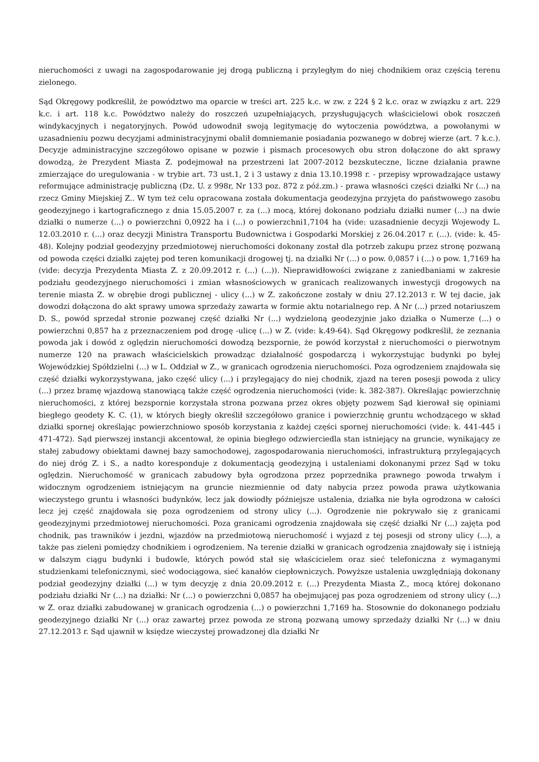nieruchomości z uwagi na zagospodarowanie jej drogą publiczną i przyległym do niej chodnikiem oraz częścią terenu zielonego.
Sąd Okręgowy podkreślił, że powództwo ma oparcie w treści art. 225 k.c. w zw. z 224 § 2 k.c. oraz w związku z art. 229 k.c. i art. 118 k.c. Powództwo należy do roszczeń uzupełniających, przysługujących właścicielowi obok roszczeń windykacyjnych i negatoryjnych. Powód udowodnił swoją legitymację do wytoczenia powództwa, a powołanymi w uzasadnieniu pozwu decyzjami administracyjnymi obalił domniemanie posiadania pozwanego w dobrej wierze (art. 7 k.c.). Decyzje administracyjne szczegółowo opisane w pozwie i pismach procesowych obu stron dołączone do akt sprawy dowodzą, że Prezydent Miasta Z. podejmował na przestrzeni lat 2007-2012 bezskuteczne, liczne działania prawne zmierzające do uregulowania - w trybie art. 73 ust.1, 2 i 3 ustawy z dnia 13.10.1998 r. - przepisy wprowadzające ustawy reformujące administrację publiczną (Dz. U. z 998r, Nr 133 poz. 872 z póź.zm.) - prawa własności części działki Nr (...) na rzecz Gminy Miejskiej Z.. W tym też celu opracowana została dokumentacja geodezyjna przyjęta do państwowego zasobu geodezyjnego i kartograficznego z dnia 15.05.2007 r. za (...) mocą, której dokonano podziału działki numer (...) na dwie działki o numerze (...) o powierzchni 0,0922 ha i (...) o powierzchni1,7104 ha (vide: uzasadnienie decyzji Wojewody L. 12.03.2010 r. (...) oraz decyzji Ministra Transportu Budownictwa i Gospodarki Morskiej z 26.04.2017 r. (...). (vide: k. 45-48). Kolejny podział geodezyjny przedmiotowej nieruchomości dokonany został dla potrzeb zakupu przez stronę pozwaną od powoda części działki zajętej pod teren komunikacji drogowej tj. na działki Nr (...) o pow. 0,0857 i (...) o pow. 1,7169 ha (vide: decyzja Prezydenta Miasta Z. z 20.09.2012 r. (...) (...)). Nieprawidłowości związane z zaniedbaniami w zakresie podziału geodezyjnego nieruchomości i zmian własnościowych w granicach realizowanych inwestycji drogowych na terenie miasta Z. w obrębie drogi publicznej - ulicy (...) w Z. zakończone zostały w dniu 27.12.2013 r. W tej dacie, jak dowodzi dołączona do akt sprawy umowa sprzedaży zawarta w formie aktu notarialnego rep. A Nr (...) przed notariuszem D. S., powód sprzedał stronie pozwanej część działki Nr (...) wydzieloną geodezyjnie jako działka o Numerze (...) o powierzchni 0,857 ha z przeznaczeniem pod drogę -ulicę (...) w Z. (vide: k.49-64). Sąd Okręgowy podkreślił, że zeznania powoda jak i dowód z oględzin nieruchomości dowodzą bezspornie, że powód korzystał z nieruchomości o pierwotnym numerze 120 na prawach właścicielskich prowadząc działalność gospodarczą i wykorzystując budynki po byłej Wojewódzkiej Spółdzielni (...) w L. Oddział w Z., w granicach ogrodzenia nieruchomości. Poza ogrodzeniem znajdowała się część działki wykorzystywana, jako część ulicy (...) i przylegający do niej chodnik, zjazd na teren posesji powoda z ulicy (...) przez bramę wjazdową stanowiącą także część ogrodzenia nieruchomości (vide: k. 382-387). Określając powierzchnię nieruchomości, z której bezspornie korzystała strona pozwana przez okres objęty pozwem Sąd kierował się opiniami biegłego geodety K. C. (1), w których biegły określił szczegółowo granice i powierzchnię gruntu wchodzącego w skład działki spornej określając powierzchniowo sposób korzystania z każdej części spornej nieruchomości (vide: k. 441-445 i 471-472). Sąd pierwszej instancji akcentował, że opinia biegłego odzwierciedla stan istniejący na gruncie, wynikający ze stałej zabudowy obiektami dawnej bazy samochodowej, zagospodarowania nieruchomości, infrastrukturą przylegających do niej dróg Z. i S., a nadto koresponduje z dokumentacją geodezyjną i ustaleniami dokonanymi przez Sąd w toku oględzin. Nieruchomość w granicach zabudowy była ogrodzona przez poprzednika prawnego powoda trwałym i widocznym ogrodzeniem istniejącym na gruncie niezmiennie od daty nabycia przez powoda prawa użytkowania wieczystego gruntu i własności budynków, lecz jak dowiodły późniejsze ustalenia, działka nie była ogrodzona w całości lecz jej część znajdowała się poza ogrodzeniem od strony ulicy (...). Ogrodzenie nie pokrywało się z granicami geodezyjnymi przedmiotowej nieruchomości. Poza granicami ogrodzenia znajdowała się część działki Nr (...) zajęta pod chodnik, pas trawników i jezdni, wjazdów na przedmiotową nieruchomość i wyjazd z tej posesji od strony ulicy (...), a także pas zieleni pomiędzy chodnikiem i ogrodzeniem. Na terenie działki w granicach ogrodzenia znajdowały się i istnieją w dalszym ciągu budynki i budowle, których powód stał się właścicielem oraz sieć telefoniczna z wymaganymi studzienkami telefonicznymi, sieć wodociągowa, sieć kanałów ciepłowniczych. Powyższe ustalenia uwzględniają dokonany podział geodezyjny działki (...) w tym decyzję z dnia 20.09.2012 r. (...) Prezydenta Miasta Z., mocą której dokonano podziału działki Nr (...) na działki: Nr (...) o powierzchni 0,0857 ha obejmującej pas poza ogrodzeniem od strony ulicy (...) w Z. oraz działki zabudowanej w granicach ogrodzenia (...) o powierzchni 1,7169 ha. Stosownie do dokonanego podziału geodezyjnego działki Nr (...) oraz zawartej przez powoda ze stroną pozwaną umowy sprzedaży działki Nr (...) w dniu 27.12.2013 r. Sąd ujawnił w księdze wieczystej prowadzonej dla działki Nr